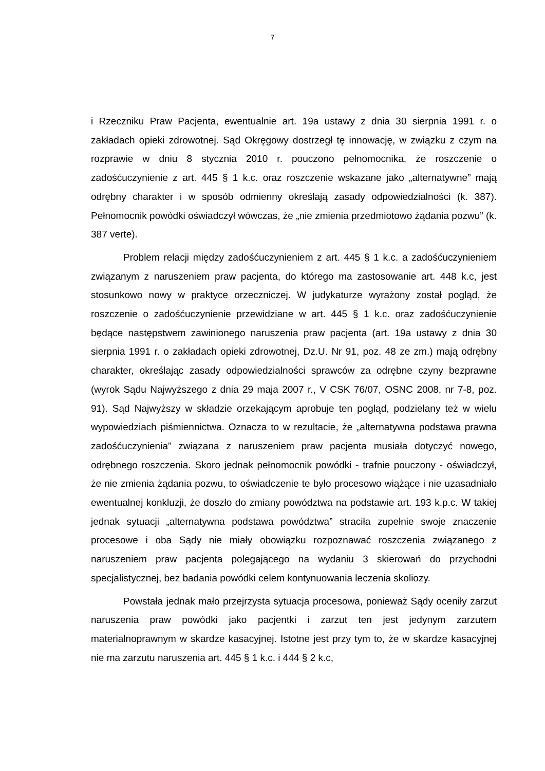7
i Rzeczniku Praw Pacjenta, ewentualnie art. 19a ustawy z dnia 30 sierpnia 1991 r. o zakładach opieki zdrowotnej. Sąd Okręgowy dostrzegł tę innowację, w związku z czym na rozprawie w dniu 8 stycznia 2010 r. pouczono pełnomocnika, że roszczenie o zadośćuczynienie z art. 445 § 1 k.c. oraz roszczenie wskazane jako „alternatywne” mają odrębny charakter i w sposób odmienny określają zasady odpowiedzialności (k. 387). Pełnomocnik powódki oświadczył wówczas, że „nie zmienia przedmiotowo żądania pozwu” (k. 387 verte).
Problem relacji między zadośćuczynieniem z art. 445 § 1 k.c. a zadośćuczynieniem związanym z naruszeniem praw pacjenta, do którego ma zastosowanie art. 448 k.c, jest stosunkowo nowy w praktyce orzeczniczej. W judykaturze wyrażony został pogląd, że roszczenie o zadośćuczynienie przewidziane w art. 445 § 1 k.c. oraz zadośćuczynienie będące następstwem zawinionego naruszenia praw pacjenta (art. 19a ustawy z dnia 30 sierpnia 1991 r. o zakładach opieki zdrowotnej, Dz.U. Nr 91, poz. 48 ze zm.) mają odrębny charakter, określając zasady odpowiedzialności sprawców za odrębne czyny bezprawne (wyrok Sądu Najwyższego z dnia 29 maja 2007 r., V CSK 76/07, OSNC 2008, nr 7-8, poz. 91). Sąd Najwyższy w składzie orzekającym aprobuje ten pogląd, podzielany też w wielu wypowiedziach piśmiennictwa. Oznacza to w rezultacie, że „alternatywna podstawa prawna zadośćuczynienia” związana z naruszeniem praw pacjenta musiała dotyczyć nowego, odrębnego roszczenia. Skoro jednak pełnomocnik powódki - trafnie pouczony - oświadczył, że nie zmienia żądania pozwu, to oświadczenie te było procesowo wiążące i nie uzasadniało ewentualnej konkluzji, że doszło do zmiany powództwa na podstawie art. 193 k.p.c. W takiej jednak sytuacji „alternatywna podstawa powództwa” straciła zupełnie swoje znaczenie procesowe i oba Sądy nie miały obowiązku rozpoznawać roszczenia związanego z naruszeniem praw pacjenta polegającego na wydaniu 3 skierowań do przychodni specjalistycznej, bez badania powódki celem kontynuowania leczenia skoliozy.
Powstała jednak mało przejrzysta sytuacja procesowa, ponieważ Sądy oceniły zarzut naruszenia praw powódki jako pacjentki i zarzut ten jest jedynym zarzutem materialnoprawnym w skardze kasacyjnej. Istotne jest przy tym to, że w skardze kasacyjnej nie ma zarzutu naruszenia art. 445 § 1 k.c. i 444 § 2 k.c,